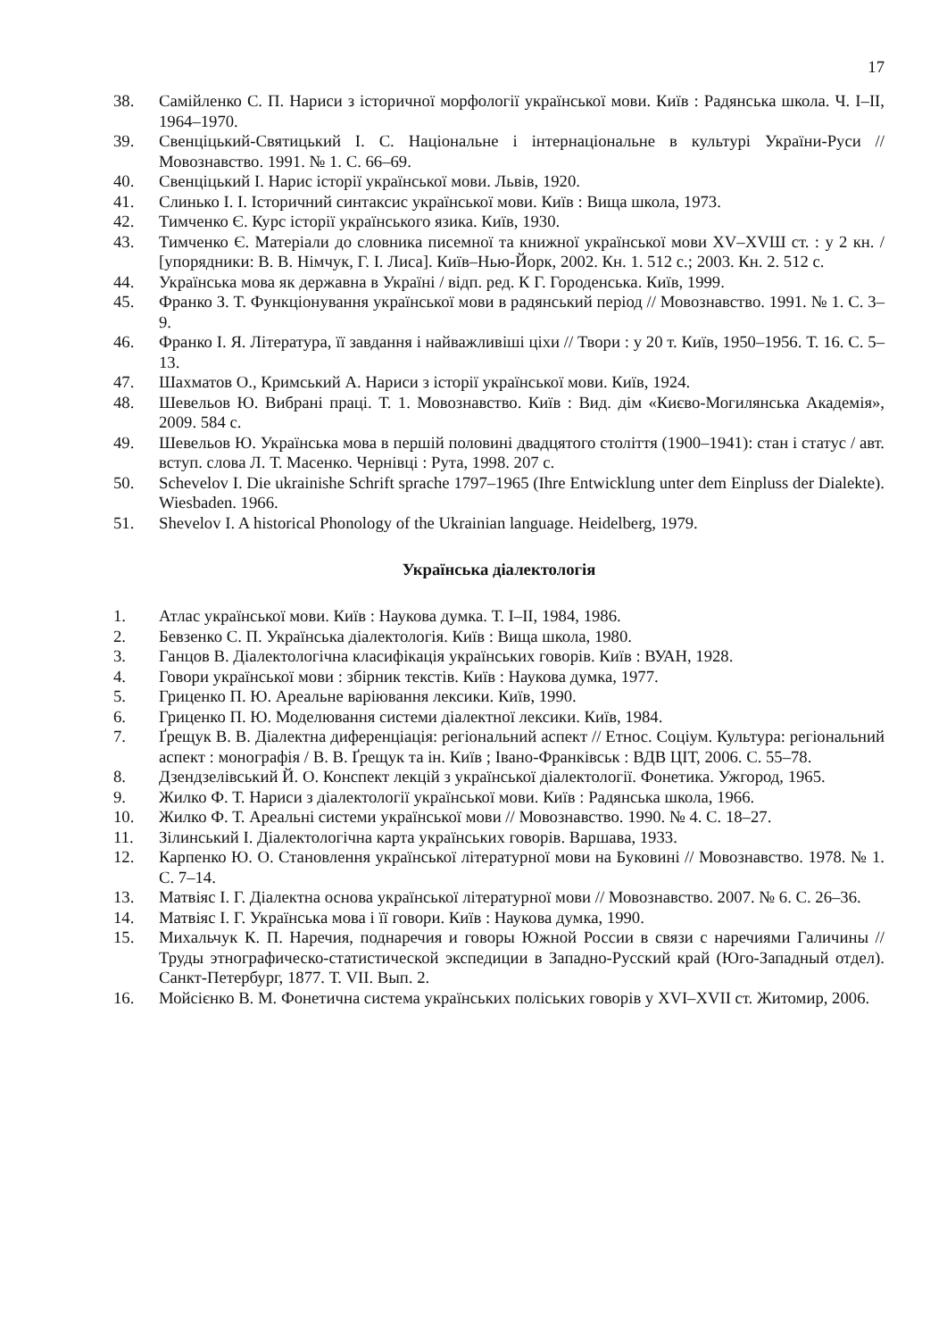17
38. Самійленко С. П. Нариси з історичної морфології української мови. Київ : Радянська школа. Ч. I–II, 1964–1970.
39. Свенціцький-Святицький І. С. Національне і інтернаціональне в культурі України-Руси // Мовознавство. 1991. № 1. С. 66–69.
40. Свенціцький І. Нарис історії української мови. Львів, 1920.
41. Слинько І. І. Історичний синтаксис української мови. Київ : Вища школа, 1973.
42. Тимченко Є. Курс історії українського язика. Київ, 1930.
43. Тимченко Є. Матеріали до словника писемної та книжної української мови XV–XVШ ст. : у 2 кн. / [упорядники: В. В. Німчук, Г. І. Лиса]. Київ–Нью-Йорк, 2002. Кн. 1. 512 с.; 2003. Кн. 2. 512 с.
44. Українська мова як державна в Україні / відп. ред. К Г. Городенська. Київ, 1999.
45. Франко З. Т. Функціонування української мови в радянський період // Мовознавство. 1991. № 1. С. 3–9.
46. Франко І. Я. Література, її завдання і найважливіші ціхи // Твори : у 20 т. Київ, 1950–1956. Т. 16. С. 5–13.
47. Шахматов О., Кримський А. Нариси з історії української мови. Київ, 1924.
48. Шевельов Ю. Вибрані праці. Т. 1. Мовознавство. Київ : Вид. дім «Києво-Могилянська Академія», 2009. 584 с.
49. Шевельов Ю. Українська мова в першій половині двадцятого століття (1900–1941): стан і статус / авт. вступ. слова Л. Т. Масенко. Чернівці : Рута, 1998. 207 с.
50. Schevelov I. Die ukrainishe Schrift sprache 1797–1965 (Ihre Entwicklung unter dem Einpluss der Dialekte). Wiesbaden. 1966.
51. Shevelov I. A historical Phonology of the Ukrainian language. Heidelberg, 1979.
Українська діалектологія
1. Атлас української мови. Київ : Наукова думка. Т. I–II, 1984, 1986.
2. Бевзенко С. П. Українська діалектологія. Київ : Вища школа, 1980.
3. Ганцов В. Діалектологічна класифікація українських говорів. Київ : ВУАН, 1928.
4. Говори української мови : збірник текстів. Київ : Наукова думка, 1977.
5. Гриценко П. Ю. Ареальне варіювання лексики. Київ, 1990.
6. Гриценко П. Ю. Моделювання системи діалектної лексики. Київ, 1984.
7. Ґрещук В. В. Діалектна диференціація: регіональний аспект // Етнос. Соціум. Культура: регіональний аспект : монографія / В. В. Ґрещук та ін. Київ ; Івано-Франківськ : ВДВ ЦІТ, 2006. С. 55–78.
8. Дзендзелівський Й. О. Конспект лекцій з української діалектології. Фонетика. Ужгород, 1965.
9. Жилко Ф. Т. Нариси з діалектології української мови. Київ : Радянська школа, 1966.
10. Жилко Ф. Т. Ареальні системи української мови // Мовознавство. 1990. № 4. С. 18–27.
11. Зілинський І. Діалектологічна карта українських говорів. Варшава, 1933.
12. Карпенко Ю. О. Становлення української літературної мови на Буковині // Мовознавство. 1978. № 1. С. 7–14.
13. Матвіяс І. Г. Діалектна основа української літературної мови // Мовознавство. 2007. № 6. С. 26–36.
14. Матвіяс І. Г. Українська мова і її говори. Київ : Наукова думка, 1990.
15. Михальчук К. П. Наречия, поднаречия и говоры Южной России в связи с наречиями Галичины // Труды этнографическо-статистической экспедиции в Западно-Русский край (Юго-Западный отдел). Санкт-Петербург, 1877. Т. VII. Вып. 2.
16. Мойсієнко В. М. Фонетична система українських поліських говорів у XVI–XVII ст. Житомир, 2006.